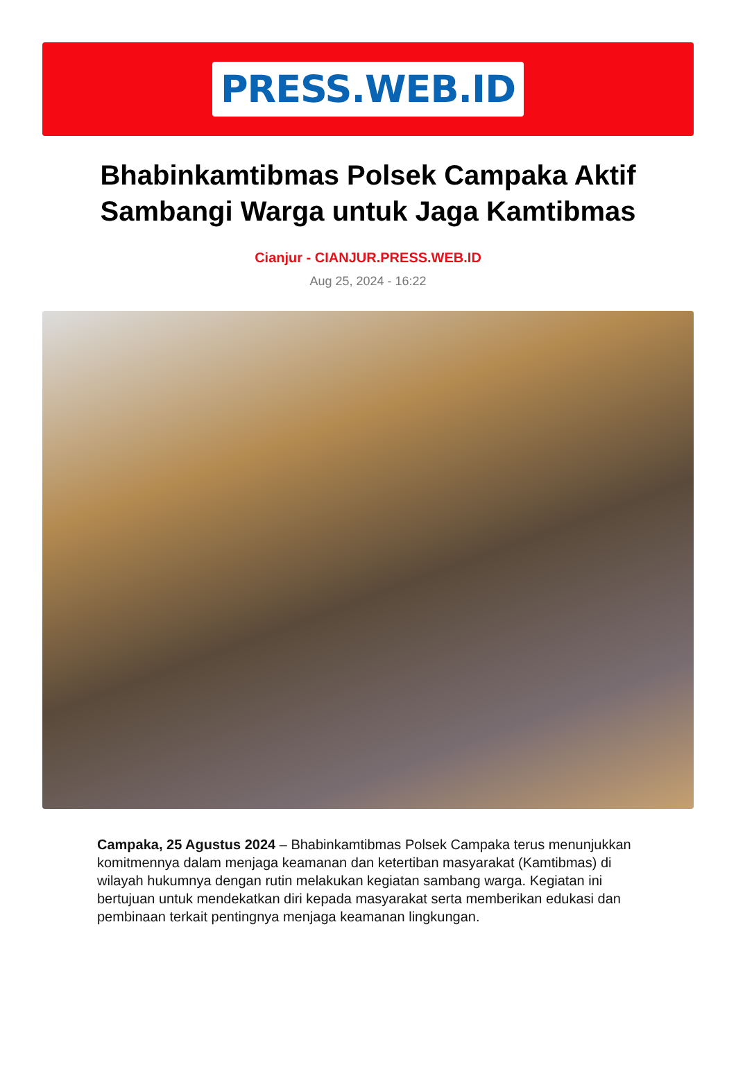PRESS.WEB.ID
Bhabinkamtibmas Polsek Campaka Aktif Sambangi Warga untuk Jaga Kamtibmas
Cianjur - CIANJUR.PRESS.WEB.ID
Aug 25, 2024 - 16:22
Campaka, 25 Agustus 2024 – Bhabinkamtibmas Polsek Campaka terus menunjukkan komitmennya dalam menjaga keamanan dan ketertiban masyarakat (Kamtibmas) di wilayah hukumnya dengan rutin melakukan kegiatan sambang warga. Kegiatan ini bertujuan untuk mendekatkan diri kepada masyarakat serta memberikan edukasi dan pembinaan terkait pentingnya menjaga keamanan lingkungan.